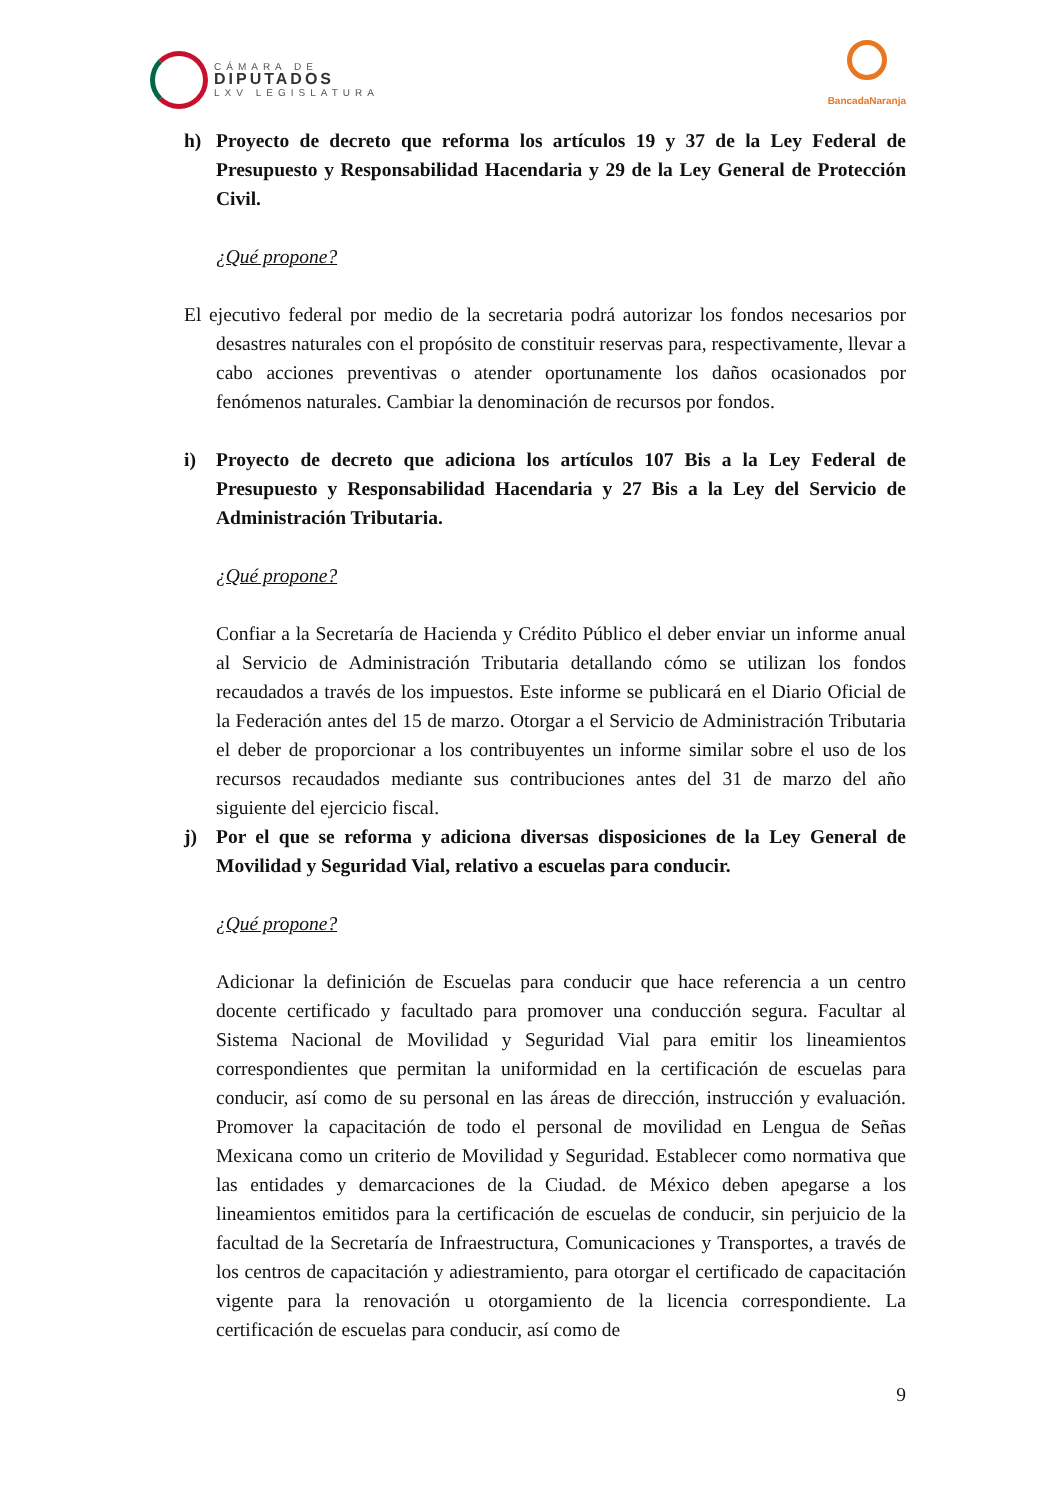CÁMARA DE
DIPUTADOS
LXV LEGISLATURA
BancadaNaranja
h) Proyecto de decreto que reforma los artículos 19 y 37 de la Ley Federal de Presupuesto y Responsabilidad Hacendaria y 29 de la Ley General de Protección Civil.
¿Qué propone?
El ejecutivo federal por medio de la secretaria podrá autorizar los fondos necesarios por desastres naturales con el propósito de constituir reservas para, respectivamente, llevar a cabo acciones preventivas o atender oportunamente los daños ocasionados por fenómenos naturales. Cambiar la denominación de recursos por fondos.
i) Proyecto de decreto que adiciona los artículos 107 Bis a la Ley Federal de Presupuesto y Responsabilidad Hacendaria y 27 Bis a la Ley del Servicio de Administración Tributaria.
¿Qué propone?
Confiar a la Secretaría de Hacienda y Crédito Público el deber enviar un informe anual al Servicio de Administración Tributaria detallando cómo se utilizan los fondos recaudados a través de los impuestos. Este informe se publicará en el Diario Oficial de la Federación antes del 15 de marzo. Otorgar a el Servicio de Administración Tributaria el deber de proporcionar a los contribuyentes un informe similar sobre el uso de los recursos recaudados mediante sus contribuciones antes del 31 de marzo del año siguiente del ejercicio fiscal.
j) Por el que se reforma y adiciona diversas disposiciones de la Ley General de Movilidad y Seguridad Vial, relativo a escuelas para conducir.
¿Qué propone?
Adicionar la definición de Escuelas para conducir que hace referencia a un centro docente certificado y facultado para promover una conducción segura. Facultar al Sistema Nacional de Movilidad y Seguridad Vial para emitir los lineamientos correspondientes que permitan la uniformidad en la certificación de escuelas para conducir, así como de su personal en las áreas de dirección, instrucción y evaluación. Promover la capacitación de todo el personal de movilidad en Lengua de Señas Mexicana como un criterio de Movilidad y Seguridad. Establecer como normativa que las entidades y demarcaciones de la Ciudad. de México deben apegarse a los lineamientos emitidos para la certificación de escuelas de conducir, sin perjuicio de la facultad de la Secretaría de Infraestructura, Comunicaciones y Transportes, a través de los centros de capacitación y adiestramiento, para otorgar el certificado de capacitación vigente para la renovación u otorgamiento de la licencia correspondiente. La certificación de escuelas para conducir, así como de
9